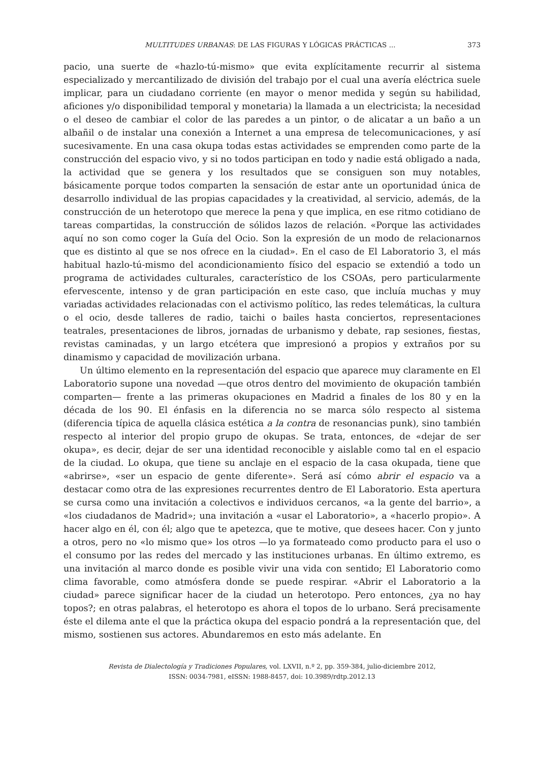MULTITUDES URBANAS: DE LAS FIGURAS Y LÓGICAS PRÁCTICAS ... 373
pacio, una suerte de «hazlo-tú-mismo» que evita explícitamente recurrir al sistema especializado y mercantilizado de división del trabajo por el cual una avería eléctrica suele implicar, para un ciudadano corriente (en mayor o menor medida y según su habilidad, aficiones y/o disponibilidad temporal y monetaria) la llamada a un electricista; la necesidad o el deseo de cambiar el color de las paredes a un pintor, o de alicatar a un baño a un albañil o de instalar una conexión a Internet a una empresa de telecomunicaciones, y así sucesivamente. En una casa okupa todas estas actividades se emprenden como parte de la construcción del espacio vivo, y si no todos participan en todo y nadie está obligado a nada, la actividad que se genera y los resultados que se consiguen son muy notables, básicamente porque todos comparten la sensación de estar ante un oportunidad única de desarrollo individual de las propias capacidades y la creatividad, al servicio, además, de la construcción de un heterotopo que merece la pena y que implica, en ese ritmo cotidiano de tareas compartidas, la construcción de sólidos lazos de relación. «Porque las actividades aquí no son como coger la Guía del Ocio. Son la expresión de un modo de relacionarnos que es distinto al que se nos ofrece en la ciudad». En el caso de El Laboratorio 3, el más habitual hazlo-tú-mismo del acondicionamiento físico del espacio se extendió a todo un programa de actividades culturales, característico de los CSOAs, pero particularmente efervescente, intenso y de gran participación en este caso, que incluía muchas y muy variadas actividades relacionadas con el activismo político, las redes telemáticas, la cultura o el ocio, desde talleres de radio, taichi o bailes hasta conciertos, representaciones teatrales, presentaciones de libros, jornadas de urbanismo y debate, rap sesiones, fiestas, revistas caminadas, y un largo etcétera que impresionó a propios y extraños por su dinamismo y capacidad de movilización urbana.
Un último elemento en la representación del espacio que aparece muy claramente en El Laboratorio supone una novedad —que otros dentro del movimiento de okupación también comparten— frente a las primeras okupaciones en Madrid a finales de los 80 y en la década de los 90. El énfasis en la diferencia no se marca sólo respecto al sistema (diferencia típica de aquella clásica estética a la contra de resonancias punk), sino también respecto al interior del propio grupo de okupas. Se trata, entonces, de «dejar de ser okupa», es decir, dejar de ser una identidad reconocible y aislable como tal en el espacio de la ciudad. Lo okupa, que tiene su anclaje en el espacio de la casa okupada, tiene que «abrirse», «ser un espacio de gente diferente». Será así cómo abrir el espacio va a destacar como otra de las expresiones recurrentes dentro de El Laboratorio. Esta apertura se cursa como una invitación a colectivos e individuos cercanos, «a la gente del barrio», a «los ciudadanos de Madrid»; una invitación a «usar el Laboratorio», a «hacerlo propio». A hacer algo en él, con él; algo que te apetezca, que te motive, que desees hacer. Con y junto a otros, pero no «lo mismo que» los otros —lo ya formateado como producto para el uso o el consumo por las redes del mercado y las instituciones urbanas. En último extremo, es una invitación al marco donde es posible vivir una vida con sentido; El Laboratorio como clima favorable, como atmósfera donde se puede respirar. «Abrir el Laboratorio a la ciudad» parece significar hacer de la ciudad un heterotopo. Pero entonces, ¿ya no hay topos?; en otras palabras, el heterotopo es ahora el topos de lo urbano. Será precisamente éste el dilema ante el que la práctica okupa del espacio pondrá a la representación que, del mismo, sostienen sus actores. Abundaremos en esto más adelante. En
Revista de Dialectología y Tradiciones Populares, vol. LXVII, n.º 2, pp. 359-384, julio-diciembre 2012,
ISSN: 0034-7981, eISSN: 1988-8457, doi: 10.3989/rdtp.2012.13